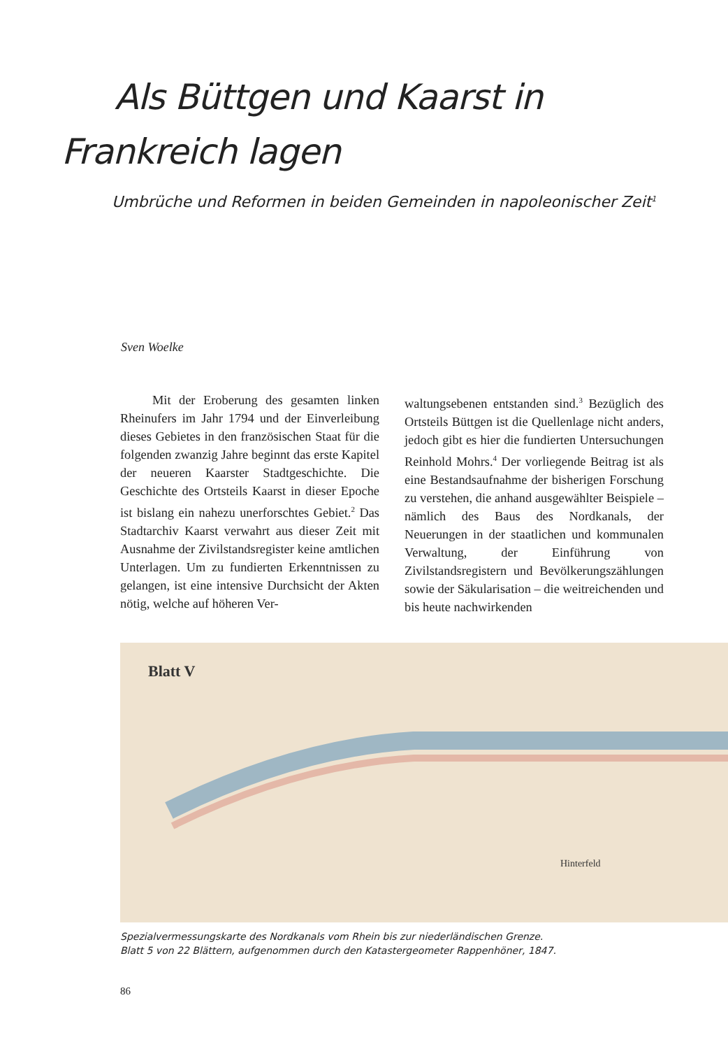Als Büttgen und Kaarst in
Frankreich lagen
Umbrüche und Reformen in beiden Gemeinden in napoleonischer Zeit<sup>1</sup>
Sven Woelke
Mit der Eroberung des gesamten linken Rheinufers im Jahr 1794 und der Einverleibung dieses Gebietes in den französischen Staat für die folgenden zwanzig Jahre beginnt das erste Kapitel der neueren Kaarster Stadtgeschichte. Die Geschichte des Ortsteils Kaarst in dieser Epoche ist bislang ein nahezu unerforschtes Gebiet.<sup>2</sup> Das Stadtarchiv Kaarst verwahrt aus dieser Zeit mit Ausnahme der Zivilstandsregister keine amtlichen Unterlagen. Um zu fundierten Erkenntnissen zu gelangen, ist eine intensive Durchsicht der Akten nötig, welche auf höheren Ver-
waltungsebenen entstanden sind.<sup>3</sup> Bezüglich des Ortsteils Büttgen ist die Quellenlage nicht anders, jedoch gibt es hier die fundierten Untersuchungen Reinhold Mohrs.<sup>4</sup> Der vorliegende Beitrag ist als eine Bestandsaufnahme der bisherigen Forschung zu verstehen, die anhand ausgewählter Beispiele – nämlich des Baus des Nordkanals, der Neuerungen in der staatlichen und kommunalen Verwaltung, der Einführung von Zivilstandsregistern und Bevölkerungszählungen sowie der Säkularisation – die weitreichenden und bis heute nachwirkenden
Blatt V
Hinterfeld
Spezialvermessungskarte des Nordkanals vom Rhein bis zur niederländischen Grenze.
Blatt 5 von 22 Blättern, aufgenommen durch den Katastergeometer Rappenhöner, 1847.
86